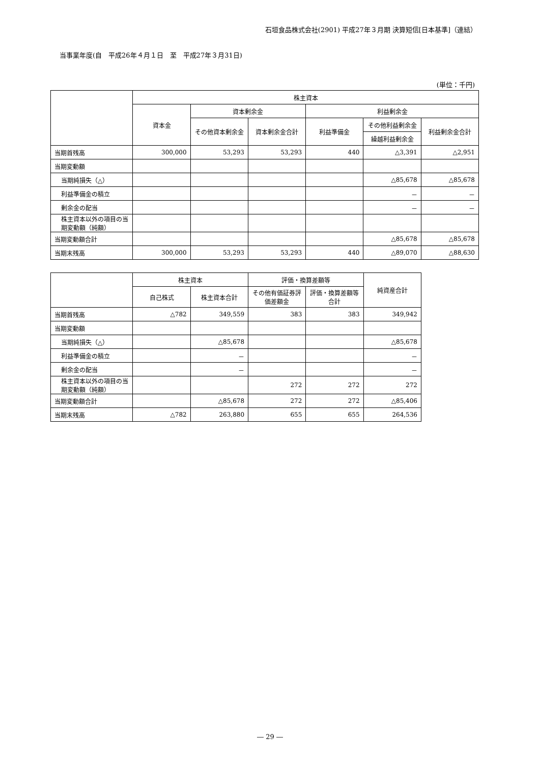石垣食品株式会社(2901) 平成27年３月期 決算短信[日本基準]（連結）
当事業年度(自　平成26年４月１日　至　平成27年３月31日)
(単位：千円)
| | 株主資本 | | | | | |
| --- | --- | --- | --- | --- | --- | --- |
| | 資本金 | 資本剰余金 | | 利益剰余金 | | |
| | | その他資本剰余金 | 資本剰余金合計 | 利益準備金 | その他利益剰余金 | 利益剰余金合計 |
| | | | | | 繰越利益剰余金 | |
| 当期首残高 | 300,000 | 53,293 | 53,293 | 440 | △3,391 | △2,951 |
| 当期変動額 | | | | | | |
| 当期純損失（△） | | | | | △85,678 | △85,678 |
| 利益準備金の積立 | | | | | － | － |
| 剰余金の配当 | | | | | － | － |
| 株主資本以外の項目の当期変動額（純額） | | | | | | |
| 当期変動額合計 | | | | | △85,678 | △85,678 |
| 当期末残高 | 300,000 | 53,293 | 53,293 | 440 | △89,070 | △88,630 |
| | 株主資本 | | 評価・換算差額等 | | 純資産合計 |
| --- | --- | --- | --- | --- | --- |
| | 自己株式 | 株主資本合計 | その他有価証券評価差額金 | 評価・換算差額等合計 | |
| 当期首残高 | △782 | 349,559 | 383 | 383 | 349,942 |
| 当期変動額 | | | | | |
| 当期純損失（△） | | △85,678 | | | △85,678 |
| 利益準備金の積立 | | － | | | － |
| 剰余金の配当 | | － | | | － |
| 株主資本以外の項目の当期変動額（純額） | | | 272 | 272 | 272 |
| 当期変動額合計 | | △85,678 | 272 | 272 | △85,406 |
| 当期末残高 | △782 | 263,880 | 655 | 655 | 264,536 |
― 29 ―